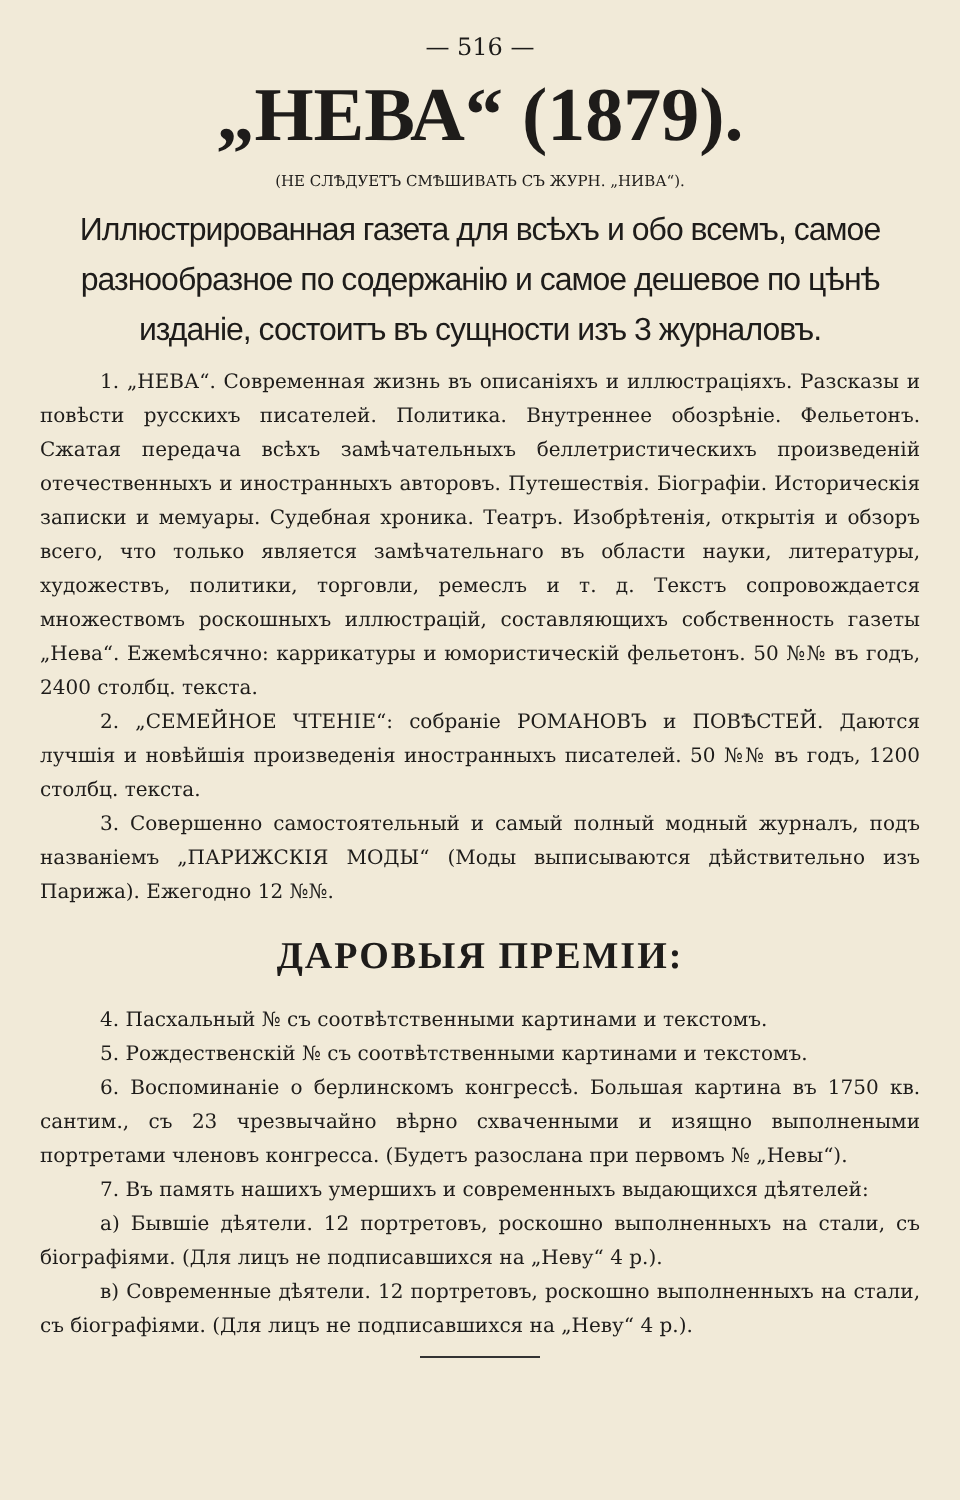— 516 —
„НЕВА“ (1879).
(НЕ СЛѢДУЕТЪ СМѢШИВАТЬ СЪ ЖУРН. „НИВА“).
Иллюстрированная газета для всѣхъ и обо всемъ, самое разнообразное по содержанію и самое дешевое по цѣнѣ изданіе, состоитъ въ сущности изъ 3 журналовъ.
1. „НЕВА“. Современная жизнь въ описаніяхъ и иллюстраціяхъ. Разсказы и повѣсти русскихъ писателей. Политика. Внутреннее обозрѣніе. Фельетонъ. Сжатая передача всѣхъ замѣчательныхъ беллетристическихъ произведеній отечественныхъ и иностранныхъ авторовъ. Путешествія. Біографіи. Историческія записки и мемуары. Судебная хроника. Театръ. Изобрѣтенія, открытія и обзоръ всего, что только является замѣчательнаго въ области науки, литературы, художествъ, политики, торговли, ремеслъ и т. д. Текстъ сопровождается множествомъ роскошныхъ иллюстрацій, составляющихъ собственность газеты „Нева“. Ежемѣсячно: каррикатуры и юмористическій фельетонъ. 50 №№ въ годъ, 2400 столбц. текста.
2. „СЕМЕЙНОЕ ЧТЕНІЕ“: собраніе РОМАНОВЪ и ПОВѢСТЕЙ. Даются лучшія и новѣйшія произведенія иностранныхъ писателей. 50 №№ въ годъ, 1200 столбц. текста.
3. Совершенно самостоятельный и самый полный модный журналъ, подъ названіемъ „ПАРИЖСКІЯ МОДЫ“ (Моды выписываются дѣйствительно изъ Парижа). Ежегодно 12 №№.
ДАРОВЫЯ ПРЕМІИ:
4. Пасхальный № съ соотвѣтственными картинами и текстомъ.
5. Рождественскій № съ соотвѣтственными картинами и текстомъ.
6. Воспоминаніе о берлинскомъ конгрессѣ. Большая картина въ 1750 кв. сантим., съ 23 чрезвычайно вѣрно схваченными и изящно выполнеными портретами членовъ конгресса. (Будетъ разослана при первомъ № „Невы“).
7. Въ память нашихъ умершихъ и современныхъ выдающихся дѣятелей:
а) Бывшіе дѣятели. 12 портретовъ, роскошно выполненныхъ на стали, съ біографіями. (Для лицъ не подписавшихся на „Неву“ 4 р.).
в) Современные дѣятели. 12 портретовъ, роскошно выполненныхъ на стали, съ біографіями. (Для лицъ не подписавшихся на „Неву“ 4 р.).